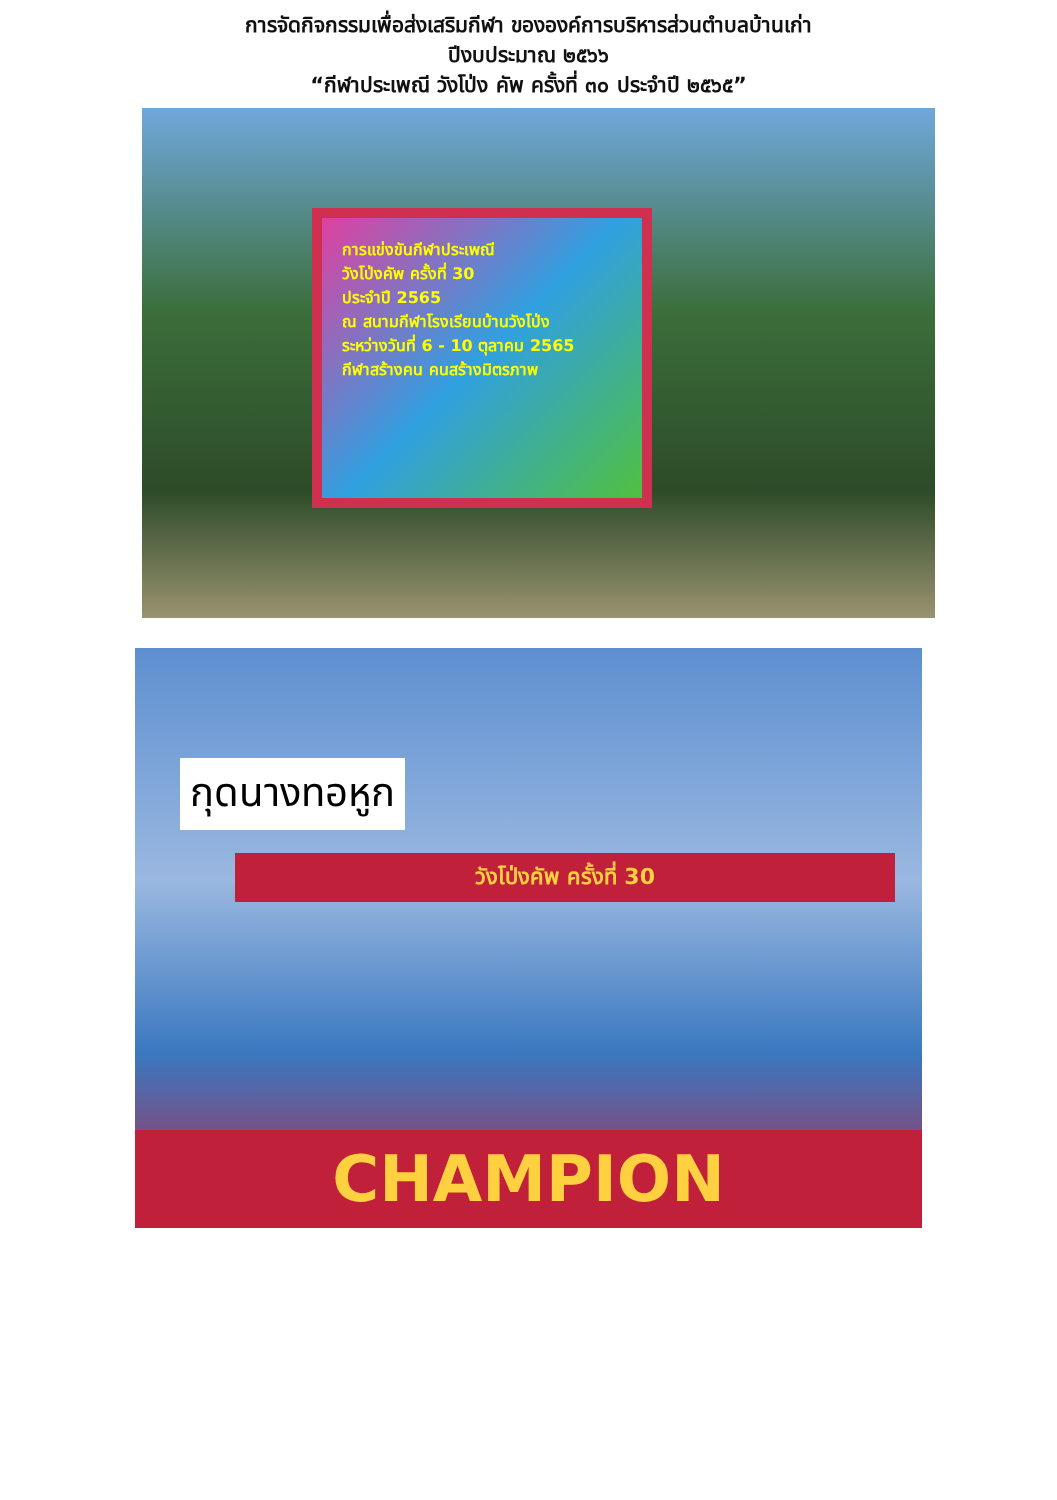การจัดกิจกรรมเพื่อส่งเสริมกีฬา ขององค์การบริหารส่วนตำบลบ้านเก่า
ปีงบประมาณ ๒๕๖๖
“กีฬาประเพณี วังโป่ง คัพ ครั้งที่ ๓๐ ประจำปี ๒๕๖๕”
การแข่งขันกีฬาประเพณี
วังโป่งคัพ ครั้งที่ 30
ประจำปี 2565
ณ สนามกีฬาโรงเรียนบ้านวังโป่ง
ระหว่างวันที่ 6 - 10 ตุลาคม 2565
กีฬาสร้างคน คนสร้างมิตรภาพ
กุดนางทอหูก
วังโป่งคัพ ครั้งที่ 30
CHAMPION